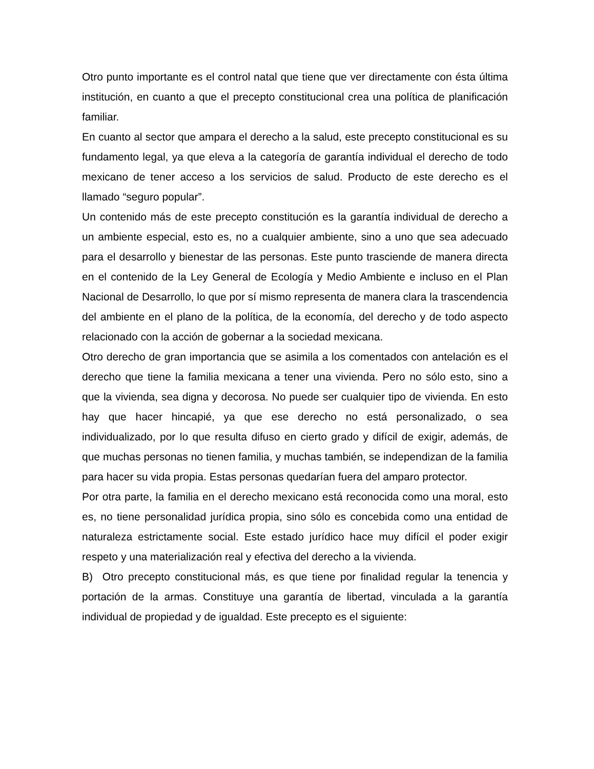Otro punto importante es el control natal que tiene que ver directamente con ésta última institución, en cuanto a que el precepto constitucional crea una política de planificación familiar.
En cuanto al sector que ampara el derecho a la salud, este precepto constitucional es su fundamento legal, ya que eleva a la categoría de garantía individual el derecho de todo mexicano de tener acceso a los servicios de salud. Producto de este derecho es el llamado “seguro popular”.
Un contenido más de este precepto constitución es la garantía individual de derecho a un ambiente especial, esto es, no a cualquier ambiente, sino a uno que sea adecuado para el desarrollo y bienestar de las personas. Este punto trasciende de manera directa en el contenido de la Ley General de Ecología y Medio Ambiente e incluso en el Plan Nacional de Desarrollo, lo que por sí mismo representa de manera clara la trascendencia del ambiente en el plano de la política, de la economía, del derecho y de todo aspecto relacionado con la acción de gobernar a la sociedad mexicana.
Otro derecho de gran importancia que se asimila a los comentados con antelación es el derecho que tiene la familia mexicana a tener una vivienda. Pero no sólo esto, sino a que la vivienda, sea digna y decorosa. No puede ser cualquier tipo de vivienda. En esto hay que hacer hincapié, ya que ese derecho no está personalizado, o sea individualizado, por lo que resulta difuso en cierto grado y difícil de exigir, además, de que muchas personas no tienen familia, y muchas también, se independizan de la familia para hacer su vida propia. Estas personas quedarían fuera del amparo protector.
Por otra parte, la familia en el derecho mexicano está reconocida como una moral, esto es, no tiene personalidad jurídica propia, sino sólo es concebida como una entidad de naturaleza estrictamente social. Este estado jurídico hace muy difícil el poder exigir respeto y una materialización real y efectiva del derecho a la vivienda.
B) Otro precepto constitucional más, es que tiene por finalidad regular la tenencia y portación de la armas. Constituye una garantía de libertad, vinculada a la garantía individual de propiedad y de igualdad. Este precepto es el siguiente: